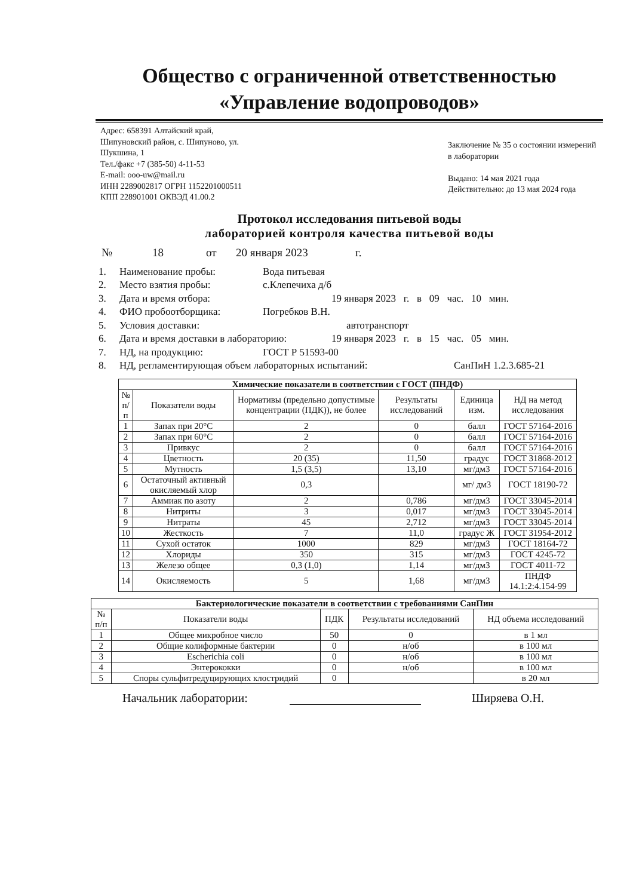Общество с ограниченной ответственностью
«Управление водопроводов»
Адрес: 658391 Алтайский край,
Шипуновский район, с. Шипуново, ул.
Шукшина, 1
Тел./факс +7 (385-50) 4-11-53
E-mail: ooo-uw@mail.ru
ИНН 2289002817 ОГРН 1152201000511
КПП 228901001 ОКВЭД 41.00.2
Заключение № 35 о состоянии измерений в лаборатории
Выдано: 14 мая 2021 года
Действительно: до 13 мая 2024 года
Протокол исследования питьевой воды
лабораторией контроля качества питьевой воды
№ 18 от 20 января 2023 г.
1. Наименование пробы: Вода питьевая
2. Место взятия пробы: с.Клепечиха д/б
3. Дата и время отбора: 19 января 2023 г. в 09 час. 10 мин.
4. ФИО пробоотборщика: Погребков В.Н.
5. Условия доставки: автотранспорт
6. Дата и время доставки в лабораторию: 19 января 2023 г. в 15 час. 05 мин.
7. НД, на продукцию: ГОСТ Р 51593-00
8. НД, регламентирующая объем лабораторных испытаний: СанПиН 1.2.3.685-21
| Химические показатели в соответствии с ГОСТ (ПНДФ) | | | | | |
| --- | --- | --- | --- | --- | --- |
| № п/п | Показатели воды | Нормативы (предельно допустимые концентрации (ПДК)), не более | Результаты исследований | Единица изм. | НД на метод исследования |
| 1 | Запах при 20°С | 2 | 0 | балл | ГОСТ 57164-2016 |
| 2 | Запах при 60°С | 2 | 0 | балл | ГОСТ 57164-2016 |
| 3 | Привкус | 2 | 0 | балл | ГОСТ 57164-2016 |
| 4 | Цветность | 20 (35) | 11,50 | градус | ГОСТ 31868-2012 |
| 5 | Мутность | 1,5 (3,5) | 13,10 | мг/дм3 | ГОСТ 57164-2016 |
| 6 | Остаточный активный окисляемый хлор | 0,3 | | мг/ дм3 | ГОСТ 18190-72 |
| 7 | Аммиак по азоту | 2 | 0,786 | мг/дм3 | ГОСТ 33045-2014 |
| 8 | Нитриты | 3 | 0,017 | мг/дм3 | ГОСТ 33045-2014 |
| 9 | Нитраты | 45 | 2,712 | мг/дм3 | ГОСТ 33045-2014 |
| 10 | Жесткость | 7 | 11,0 | градус Ж | ГОСТ 31954-2012 |
| 11 | Сухой остаток | 1000 | 829 | мг/дм3 | ГОСТ 18164-72 |
| 12 | Хлориды | 350 | 315 | мг/дм3 | ГОСТ 4245-72 |
| 13 | Железо общее | 0,3 (1,0) | 1,14 | мг/дм3 | ГОСТ 4011-72 |
| 14 | Окисляемость | 5 | 1,68 | мг/дм3 | ПНДФ 14.1:2:4.154-99 |
| Бактериологические показатели в соответствии с требованиями СанПин | | | | |
| --- | --- | --- | --- | --- |
| № п/п | Показатели воды | ПДК | Результаты исследований | НД объема исследований |
| 1 | Общее микробное число | 50 | 0 | в 1 мл |
| 2 | Общие колиформные бактерии | 0 | н/об | в 100 мл |
| 3 | Escherichia coli | 0 | н/об | в 100 мл |
| 4 | Энтерококки | 0 | н/об | в 100 мл |
| 5 | Споры сульфитредуцирующих клостридий | 0 | | в 20 мл |
Начальник лаборатории: Ширяева О.Н.